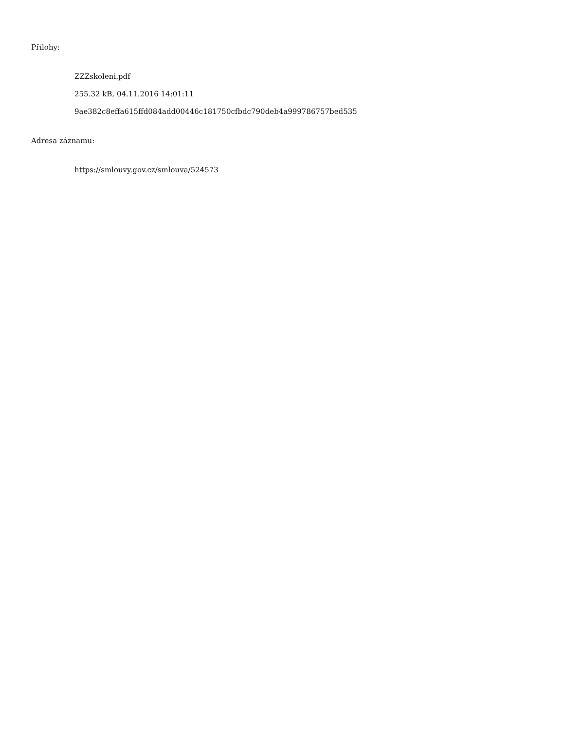Přílohy:
ZZZskoleni.pdf
255.32 kB, 04.11.2016 14:01:11
9ae382c8effa615ffd084add00446c181750cfbdc790deb4a999786757bed535
Adresa záznamu:
https://smlouvy.gov.cz/smlouva/524573